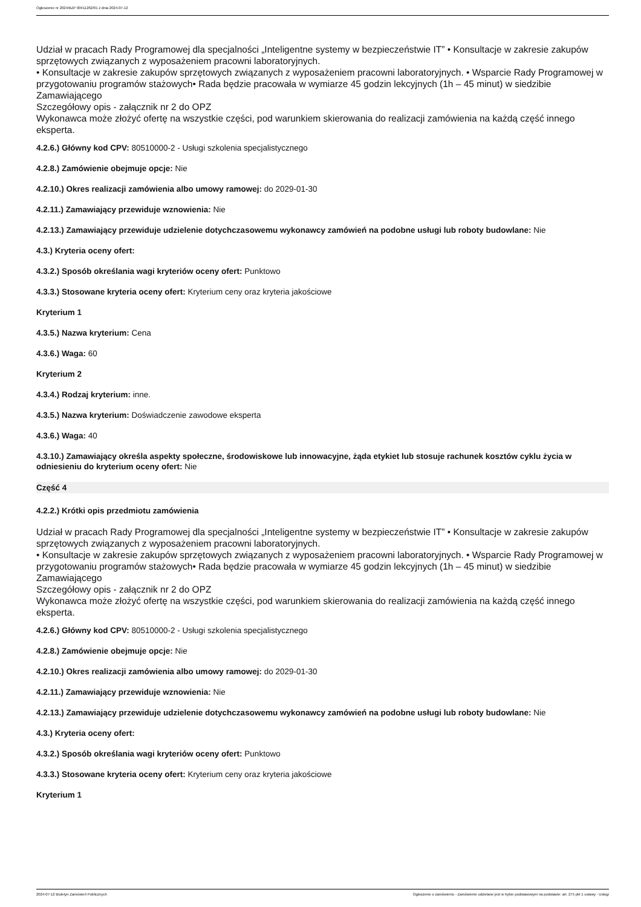Ogłoszenie nr 2024/BZP 00411262/01 z dnia 2024-07-12
Udział w pracach Rady Programowej dla specjalności „Inteligentne systemy w bezpieczeństwie IT” • Konsultacje w zakresie zakupów sprzętowych związanych z wyposażeniem pracowni laboratoryjnych.
• Konsultacje w zakresie zakupów sprzętowych związanych z wyposażeniem pracowni laboratoryjnych. • Wsparcie Rady Programowej w przygotowaniu programów stażowych• Rada będzie pracowała w wymiarze 45 godzin lekcyjnych (1h – 45 minut) w siedzibie Zamawiającego
Szczegółowy opis - załącznik nr 2 do OPZ
Wykonawca może złożyć ofertę na wszystkie części, pod warunkiem skierowania do realizacji zamówienia na każdą część innego eksperta.
4.2.6.) Główny kod CPV: 80510000-2 - Usługi szkolenia specjalistycznego
4.2.8.) Zamówienie obejmuje opcje: Nie
4.2.10.) Okres realizacji zamówienia albo umowy ramowej: do 2029-01-30
4.2.11.) Zamawiający przewiduje wznowienia: Nie
4.2.13.) Zamawiający przewiduje udzielenie dotychczasowemu wykonawcy zamówień na podobne usługi lub roboty budowlane: Nie
4.3.) Kryteria oceny ofert:
4.3.2.) Sposób określania wagi kryteriów oceny ofert: Punktowo
4.3.3.) Stosowane kryteria oceny ofert: Kryterium ceny oraz kryteria jakościowe
Kryterium 1
4.3.5.) Nazwa kryterium: Cena
4.3.6.) Waga: 60
Kryterium 2
4.3.4.) Rodzaj kryterium: inne.
4.3.5.) Nazwa kryterium: Doświadczenie zawodowe eksperta
4.3.6.) Waga: 40
4.3.10.) Zamawiający określa aspekty społeczne, środowiskowe lub innowacyjne, żąda etykiet lub stosuje rachunek kosztów cyklu życia w odniesieniu do kryterium oceny ofert: Nie
Część 4
4.2.2.) Krótki opis przedmiotu zamówienia
Udział w pracach Rady Programowej dla specjalności „Inteligentne systemy w bezpieczeństwie IT” • Konsultacje w zakresie zakupów sprzętowych związanych z wyposażeniem pracowni laboratoryjnych.
• Konsultacje w zakresie zakupów sprzętowych związanych z wyposażeniem pracowni laboratoryjnych. • Wsparcie Rady Programowej w przygotowaniu programów stażowych• Rada będzie pracowała w wymiarze 45 godzin lekcyjnych (1h – 45 minut) w siedzibie Zamawiającego
Szczegółowy opis - załącznik nr 2 do OPZ
Wykonawca może złożyć ofertę na wszystkie części, pod warunkiem skierowania do realizacji zamówienia na każdą część innego eksperta.
4.2.6.) Główny kod CPV: 80510000-2 - Usługi szkolenia specjalistycznego
4.2.8.) Zamówienie obejmuje opcje: Nie
4.2.10.) Okres realizacji zamówienia albo umowy ramowej: do 2029-01-30
4.2.11.) Zamawiający przewiduje wznowienia: Nie
4.2.13.) Zamawiający przewiduje udzielenie dotychczasowemu wykonawcy zamówień na podobne usługi lub roboty budowlane: Nie
4.3.) Kryteria oceny ofert:
4.3.2.) Sposób określania wagi kryteriów oceny ofert: Punktowo
4.3.3.) Stosowane kryteria oceny ofert: Kryterium ceny oraz kryteria jakościowe
Kryterium 1
2024-07-12 Biuletyn Zamówień Publicznych Ogłoszenie o zamówieniu - Zamówienie udzielane jest w trybie podstawowym na podstawie: art. 275 pkt 1 ustawy - Usługi